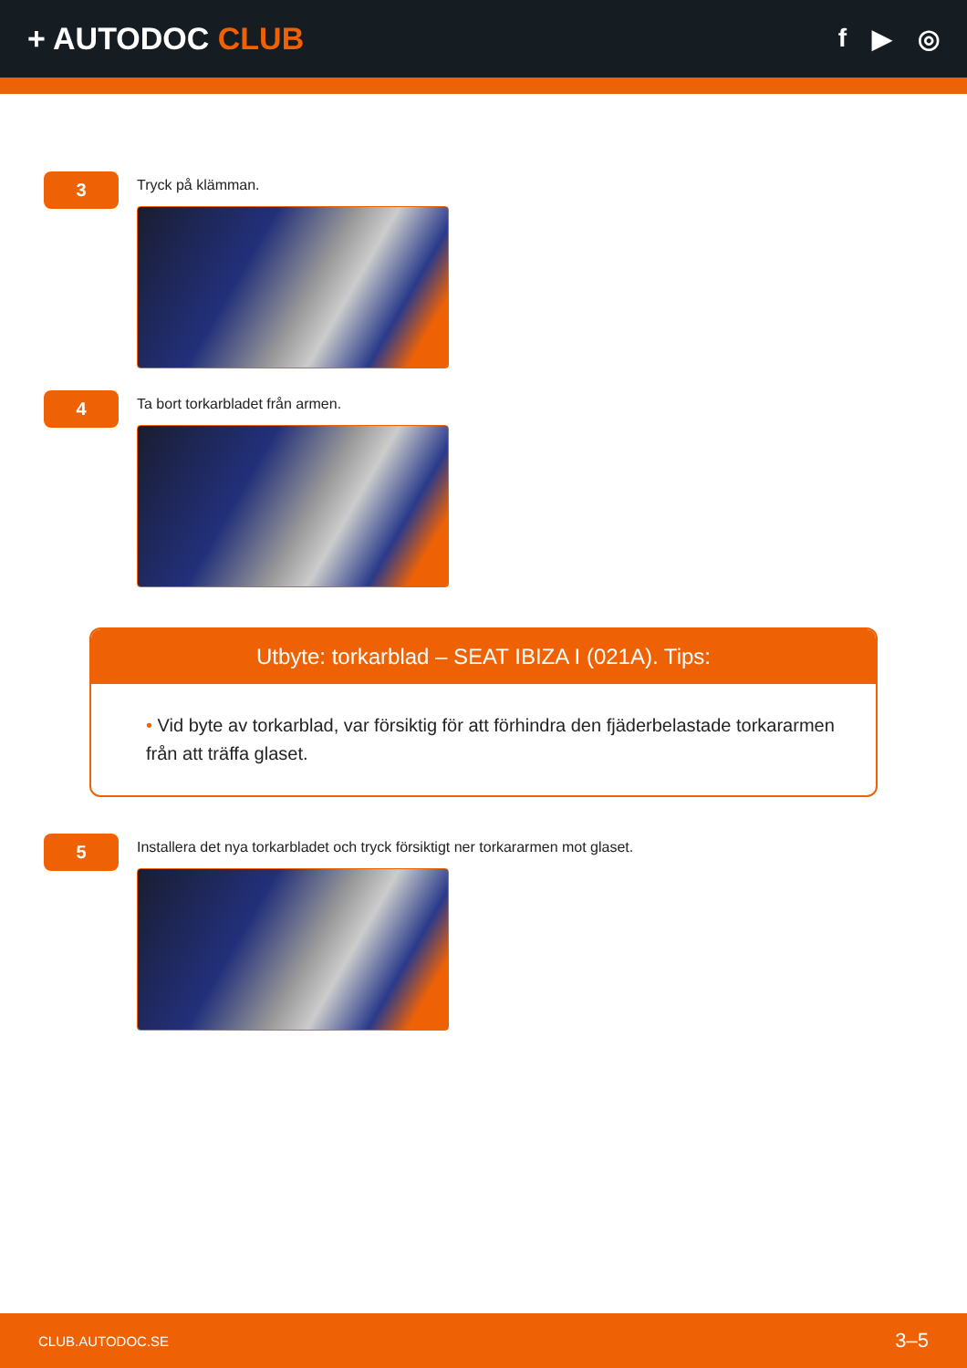+ AUTODOC CLUB
f ▶ ◎
3
Tryck på klämman.
4
Ta bort torkarbladet från armen.
Utbyte: torkarblad – SEAT IBIZA I (021A). Tips:
• Vid byte av torkarblad, var försiktig för att förhindra den fjäderbelastade torkararmen från att träffa glaset.
5
Installera det nya torkarbladet och tryck försiktigt ner torkararmen mot glaset.
CLUB.AUTODOC.SE 3–5